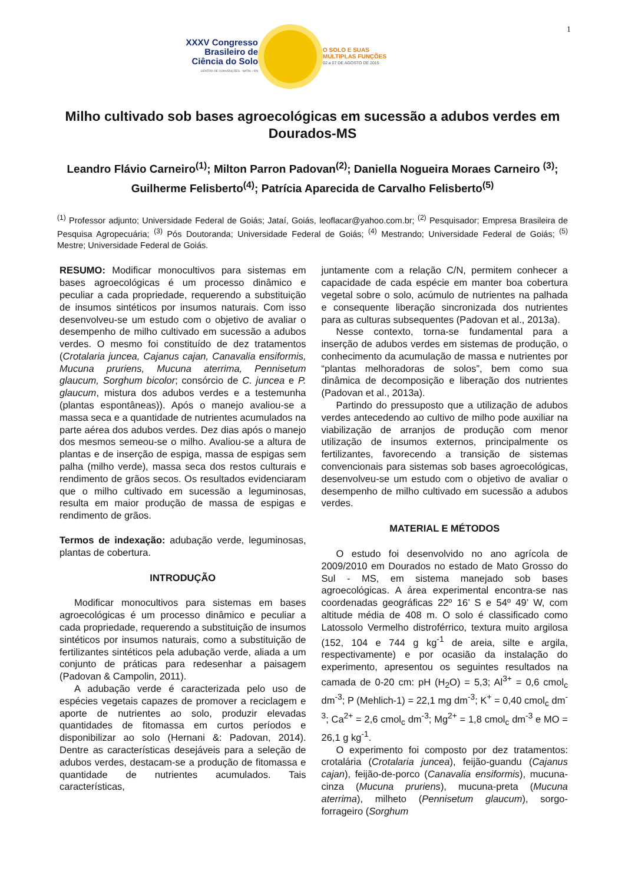1
XXXV Congresso
Brasileiro de
Ciência do Solo
CENTRO DE CONVENÇÕES - NATAL / RN
O SOLO E SUAS
MÚLTIPLAS FUNÇÕES
02 a 07 DE AGOSTO DE 2015
Milho cultivado sob bases agroecológicas em sucessão a adubos verdes em Dourados-MS
Leandro Flávio Carneiro<sup>(1)</sup>; Milton Parron Padovan<sup>(2)</sup>; Daniella Nogueira Moraes Carneiro <sup>(3)</sup>; Guilherme Felisberto<sup>(4)</sup>; Patrícia Aparecida de Carvalho Felisberto<sup>(5)</sup>
<sup>(1)</sup> Professor adjunto; Universidade Federal de Goiás; Jataí, Goiás, leoflacar@yahoo.com.br; <sup>(2)</sup> Pesquisador; Empresa Brasileira de Pesquisa Agropecuária; <sup>(3)</sup> Pós Doutoranda; Universidade Federal de Goiás; <sup>(4)</sup> Mestrando; Universidade Federal de Goiás; <sup>(5)</sup> Mestre; Universidade Federal de Goiás.
RESUMO: Modificar monocultivos para sistemas em bases agroecológicas é um processo dinâmico e peculiar a cada propriedade, requerendo a substituição de insumos sintéticos por insumos naturais. Com isso desenvolveu-se um estudo com o objetivo de avaliar o desempenho de milho cultivado em sucessão a adubos verdes. O mesmo foi constituído de dez tratamentos (Crotalaria juncea, Cajanus cajan, Canavalia ensiformis, Mucuna pruriens, Mucuna aterrima, Pennisetum glaucum, Sorghum bicolor; consórcio de C. juncea e P. glaucum, mistura dos adubos verdes e a testemunha (plantas espontâneas)). Após o manejo avaliou-se a massa seca e a quantidade de nutrientes acumulados na parte aérea dos adubos verdes. Dez dias após o manejo dos mesmos semeou-se o milho. Avaliou-se a altura de plantas e de inserção de espiga, massa de espigas sem palha (milho verde), massa seca dos restos culturais e rendimento de grãos secos. Os resultados evidenciaram que o milho cultivado em sucessão a leguminosas, resulta em maior produção de massa de espigas e rendimento de grãos.
Termos de indexação: adubação verde, leguminosas, plantas de cobertura.
INTRODUÇÃO
Modificar monocultivos para sistemas em bases agroecológicas é um processo dinâmico e peculiar a cada propriedade, requerendo a substituição de insumos sintéticos por insumos naturais, como a substituição de fertilizantes sintéticos pela adubação verde, aliada a um conjunto de práticas para redesenhar a paisagem (Padovan & Campolin, 2011).
A adubação verde é caracterizada pelo uso de espécies vegetais capazes de promover a reciclagem e aporte de nutrientes ao solo, produzir elevadas quantidades de fitomassa em curtos períodos e disponibilizar ao solo (Hernani &: Padovan, 2014). Dentre as características desejáveis para a seleção de adubos verdes, destacam-se a produção de fitomassa e quantidade de nutrientes acumulados. Tais características,
juntamente com a relação C/N, permitem conhecer a capacidade de cada espécie em manter boa cobertura vegetal sobre o solo, acúmulo de nutrientes na palhada e consequente liberação sincronizada dos nutrientes para as culturas subsequentes (Padovan et al., 2013a).
Nesse contexto, torna-se fundamental para a inserção de adubos verdes em sistemas de produção, o conhecimento da acumulação de massa e nutrientes por “plantas melhoradoras de solos”, bem como sua dinâmica de decomposição e liberação dos nutrientes (Padovan et al., 2013a).
Partindo do pressuposto que a utilização de adubos verdes antecedendo ao cultivo de milho pode auxiliar na viabilização de arranjos de produção com menor utilização de insumos externos, principalmente os fertilizantes, favorecendo a transição de sistemas convencionais para sistemas sob bases agroecológicas, desenvolveu-se um estudo com o objetivo de avaliar o desempenho de milho cultivado em sucessão a adubos verdes.
MATERIAL E MÉTODOS
O estudo foi desenvolvido no ano agrícola de 2009/2010 em Dourados no estado de Mato Grosso do Sul - MS, em sistema manejado sob bases agroecológicas. A área experimental encontra-se nas coordenadas geográficas 22º 16’ S e 54º 49’ W, com altitude média de 408 m. O solo é classificado como Latossolo Vermelho distroférrico, textura muito argilosa (152, 104 e 744 g kg<sup>-1</sup> de areia, silte e argila, respectivamente) e por ocasião da instalação do experimento, apresentou os seguintes resultados na camada de 0-20 cm: pH (H<sub>2</sub>O) = 5,3; Al<sup>3+</sup> = 0,6 cmol<sub>c</sub> dm<sup>-3</sup>; P (Mehlich-1) = 22,1 mg dm<sup>-3</sup>; K<sup>+</sup> = 0,40 cmol<sub>c</sub> dm<sup>-3</sup>; Ca<sup>2+</sup> = 2,6 cmol<sub>c</sub> dm<sup>-3</sup>; Mg<sup>2+</sup> = 1,8 cmol<sub>c</sub> dm<sup>-3</sup> e MO = 26,1 g kg<sup>-1</sup>.
O experimento foi composto por dez tratamentos: crotalária (Crotalaria juncea), feijão-guandu (Cajanus cajan), feijão-de-porco (Canavalia ensiformis), mucuna-cinza (Mucuna pruriens), mucuna-preta (Mucuna aterrima), milheto (Pennisetum glaucum), sorgo-forrageiro (Sorghum